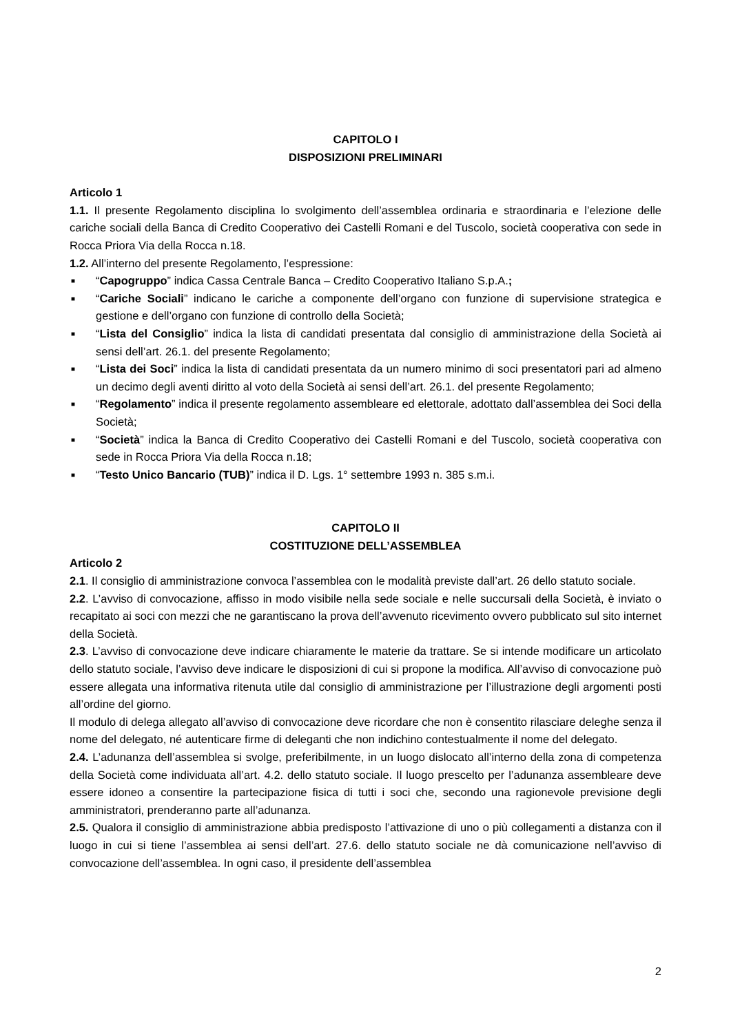CAPITOLO I
DISPOSIZIONI PRELIMINARI
Articolo 1
1.1. Il presente Regolamento disciplina lo svolgimento dell’assemblea ordinaria e straordinaria e l’elezione delle cariche sociali della Banca di Credito Cooperativo dei Castelli Romani e del Tuscolo, società cooperativa con sede in Rocca Priora Via della Rocca n.18.
1.2. All’interno del presente Regolamento, l’espressione:
■ “Capogruppo” indica Cassa Centrale Banca – Credito Cooperativo Italiano S.p.A.;
■ “Cariche Sociali” indicano le cariche a componente dell’organo con funzione di supervisione strategica e gestione e dell’organo con funzione di controllo della Società;
■ “Lista del Consiglio” indica la lista di candidati presentata dal consiglio di amministrazione della Società ai sensi dell’art. 26.1. del presente Regolamento;
■ “Lista dei Soci” indica la lista di candidati presentata da un numero minimo di soci presentatori pari ad almeno un decimo degli aventi diritto al voto della Società ai sensi dell’art. 26.1. del presente Regolamento;
■ “Regolamento” indica il presente regolamento assembleare ed elettorale, adottato dall’assemblea dei Soci della Società;
■ “Società” indica la Banca di Credito Cooperativo dei Castelli Romani e del Tuscolo, società cooperativa con sede in Rocca Priora Via della Rocca n.18;
■ “Testo Unico Bancario (TUB)” indica il D. Lgs. 1° settembre 1993 n. 385 s.m.i.
CAPITOLO II
COSTITUZIONE DELL’ASSEMBLEA
Articolo 2
2.1. Il consiglio di amministrazione convoca l’assemblea con le modalità previste dall’art. 26 dello statuto sociale.
2.2. L’avviso di convocazione, affisso in modo visibile nella sede sociale e nelle succursali della Società, è inviato o recapitato ai soci con mezzi che ne garantiscano la prova dell’avvenuto ricevimento ovvero pubblicato sul sito internet della Società.
2.3. L’avviso di convocazione deve indicare chiaramente le materie da trattare. Se si intende modificare un articolato dello statuto sociale, l’avviso deve indicare le disposizioni di cui si propone la modifica. All’avviso di convocazione può essere allegata una informativa ritenuta utile dal consiglio di amministrazione per l’illustrazione degli argomenti posti all’ordine del giorno.
Il modulo di delega allegato all’avviso di convocazione deve ricordare che non è consentito rilasciare deleghe senza il nome del delegato, né autenticare firme di deleganti che non indichino contestualmente il nome del delegato.
2.4. L’adunanza dell’assemblea si svolge, preferibilmente, in un luogo dislocato all’interno della zona di competenza della Società come individuata all’art. 4.2. dello statuto sociale. Il luogo prescelto per l’adunanza assembleare deve essere idoneo a consentire la partecipazione fisica di tutti i soci che, secondo una ragionevole previsione degli amministratori, prenderanno parte all’adunanza.
2.5. Qualora il consiglio di amministrazione abbia predisposto l’attivazione di uno o più collegamenti a distanza con il luogo in cui si tiene l’assemblea ai sensi dell’art. 27.6. dello statuto sociale ne dà comunicazione nell’avviso di convocazione dell’assemblea. In ogni caso, il presidente dell’assemblea
2